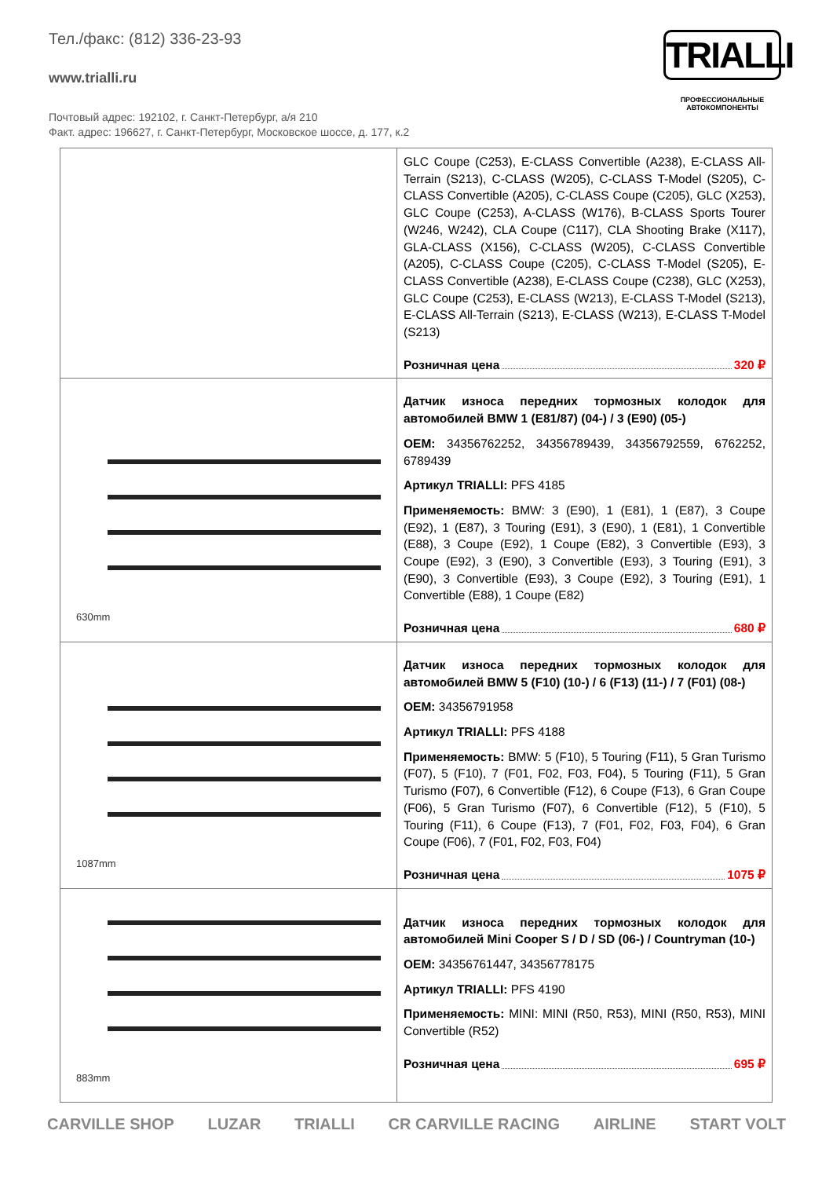Тел./факс: (812) 336-23-93
www.trialli.ru
Почтовый адрес: 192102, г. Санкт-Петербург, а/я 210
Факт. адрес: 196627, г. Санкт-Петербург, Московское шоссе, д. 177, к.2
TRIALLI
ПРОФЕССИОНАЛЬНЫЕ
АВТОКОМПОНЕНТЫ
| | GLC Coupe (C253), E-CLASS Convertible (A238), E-CLASS All-Terrain (S213), C-CLASS (W205), C-CLASS T-Model (S205), C-CLASS Convertible (A205), C-CLASS Coupe (C205), GLC (X253), GLC Coupe (C253), A-CLASS (W176), B-CLASS Sports Tourer (W246, W242), CLA Coupe (C117), CLA Shooting Brake (X117), GLA-CLASS (X156), C-CLASS (W205), C-CLASS Convertible (A205), C-CLASS Coupe (C205), C-CLASS T-Model (S205), E-CLASS Convertible (A238), E-CLASS Coupe (C238), GLC (X253), GLC Coupe (C253), E-CLASS (W213), E-CLASS T-Model (S213), E-CLASS All-Terrain (S213), E-CLASS (W213), E-CLASS T-Model (S213) Розничная цена 320 ₽ |
| 630mm | Датчик износа передних тормозных колодок для автомобилей BMW 1 (E81/87) (04-) / 3 (E90) (05-) OEM: 34356762252, 34356789439, 34356792559, 6762252, 6789439 Артикул TRIALLI: PFS 4185 Применяемость: BMW: 3 (E90), 1 (E81), 1 (E87), 3 Coupe (E92), 1 (E87), 3 Touring (E91), 3 (E90), 1 (E81), 1 Convertible (E88), 3 Coupe (E92), 1 Coupe (E82), 3 Convertible (E93), 3 Coupe (E92), 3 (E90), 3 Convertible (E93), 3 Touring (E91), 3 (E90), 3 Convertible (E93), 3 Coupe (E92), 3 Touring (E91), 1 Convertible (E88), 1 Coupe (E82) Розничная цена 680 ₽ |
| 1087mm | Датчик износа передних тормозных колодок для автомобилей BMW 5 (F10) (10-) / 6 (F13) (11-) / 7 (F01) (08-) OEM: 34356791958 Артикул TRIALLI: PFS 4188 Применяемость: BMW: 5 (F10), 5 Touring (F11), 5 Gran Turismo (F07), 5 (F10), 7 (F01, F02, F03, F04), 5 Touring (F11), 5 Gran Turismo (F07), 6 Convertible (F12), 6 Coupe (F13), 6 Gran Coupe (F06), 5 Gran Turismo (F07), 6 Convertible (F12), 5 (F10), 5 Touring (F11), 6 Coupe (F13), 7 (F01, F02, F03, F04), 6 Gran Coupe (F06), 7 (F01, F02, F03, F04) Розничная цена 1075 ₽ |
| 883mm | Датчик износа передних тормозных колодок для автомобилей Mini Cooper S / D / SD (06-) / Countryman (10-) OEM: 34356761447, 34356778175 Артикул TRIALLI: PFS 4190 Применяемость: MINI: MINI (R50, R53), MINI (R50, R53), MINI Convertible (R52) Розничная цена 695 ₽ |
CARVILLE SHOP LUZAR TRIALLI CR CARVILLE RACING AIRLINE START VOLT